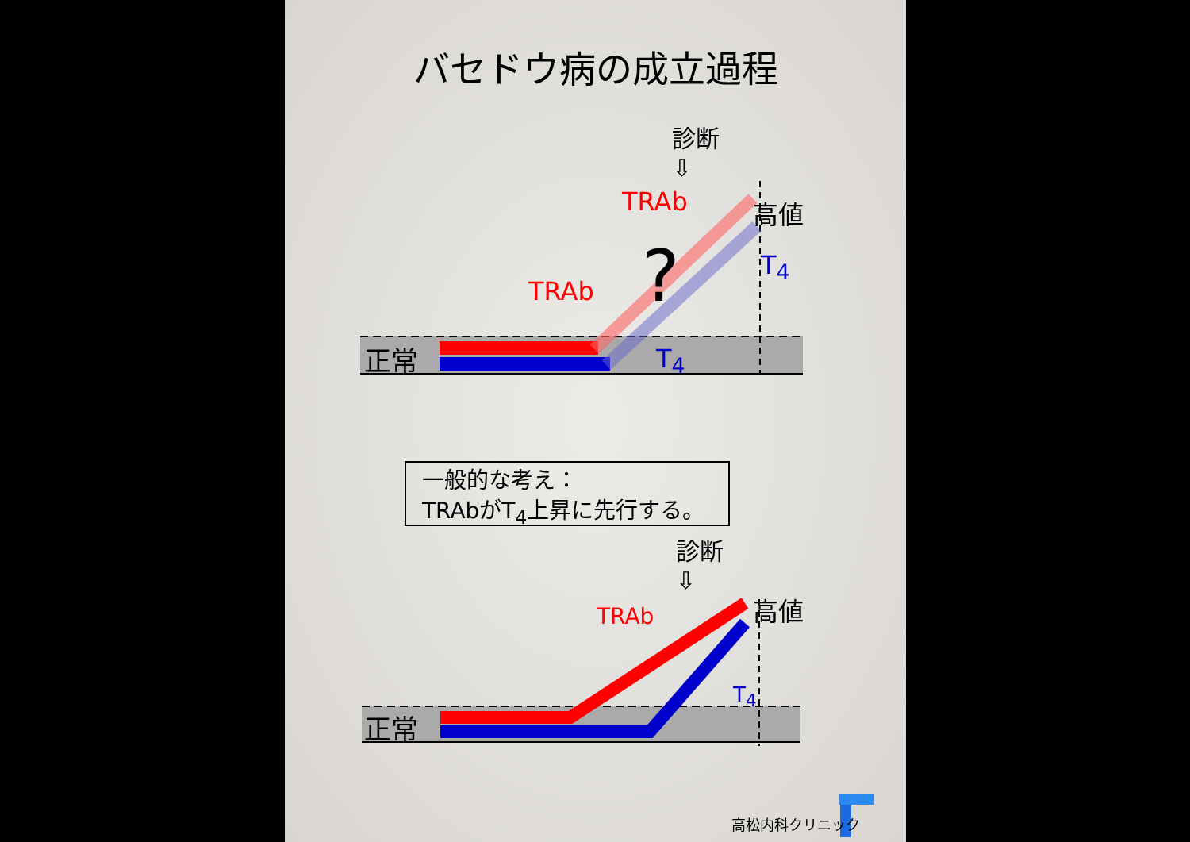バセドウ病の成立過程
診断
⇩
TRAb 高値
? T<sub>4</sub>
TRAb
T<sub>4</sub>
正常
一般的な考え：
TRAbがT<sub>4</sub>上昇に先行する。
診断
⇩
高値
TRAb
T<sub>4</sub>
正常
高松内科クリニック